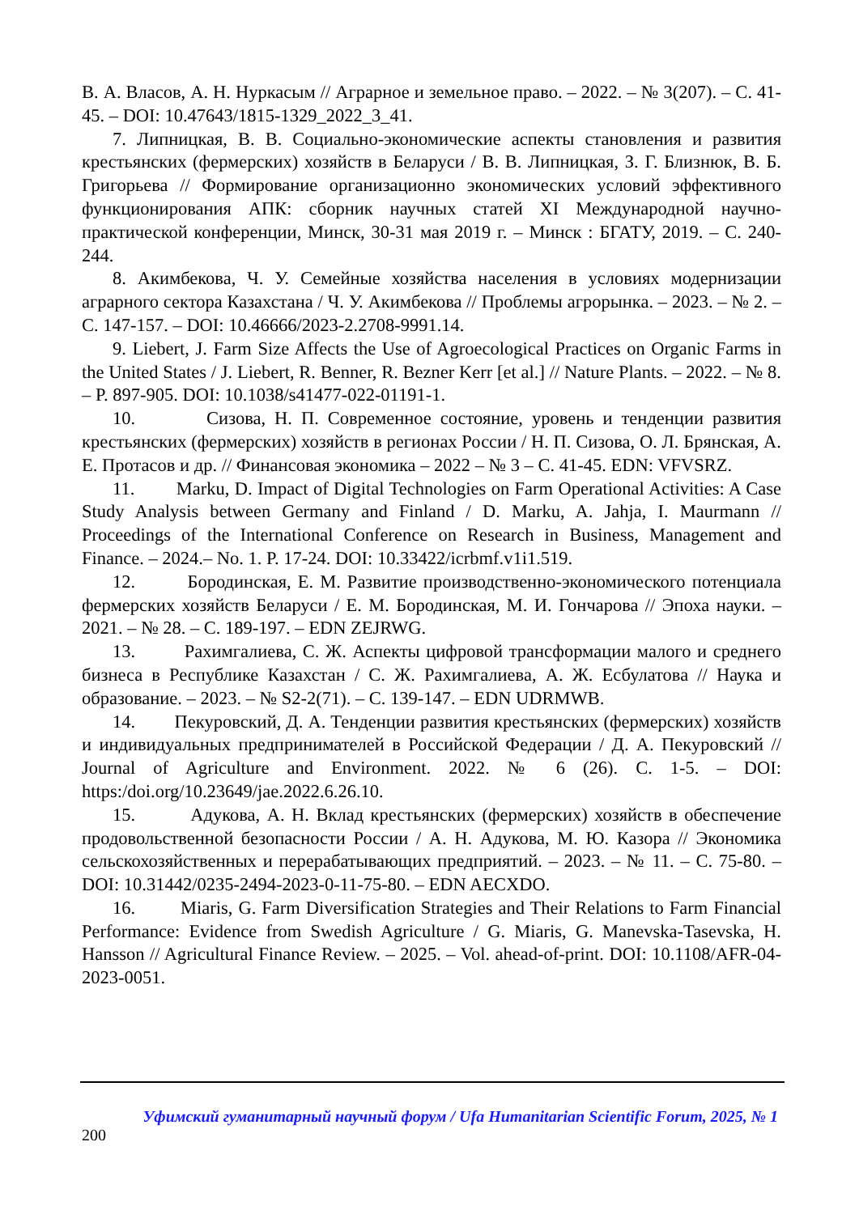В. А. Власов, А. Н. Нуркасым // Аграрное и земельное право. – 2022. – № 3(207). – С. 41-45. – DOI: 10.47643/1815-1329_2022_3_41.
7. Липницкая, В. В. Социально-экономические аспекты становления и развития крестьянских (фермерских) хозяйств в Беларуси / В. В. Липницкая, З. Г. Близнюк, В. Б. Григорьева // Формирование организационно экономических условий эффективного функционирования АПК: сборник научных статей XI Международной научно-практической конференции, Минск, 30-31 мая 2019 г. – Минск : БГАТУ, 2019. – С. 240-244.
8. Акимбекова, Ч. У. Семейные хозяйства населения в условиях модернизации аграрного сектора Казахстана / Ч. У. Акимбекова // Проблемы агрорынка. – 2023. – № 2. – С. 147-157. – DOI: 10.46666/2023-2.2708-9991.14.
9. Liebert, J. Farm Size Affects the Use of Agroecological Practices on Organic Farms in the United States / J. Liebert, R. Benner, R. Bezner Kerr [et al.] // Nature Plants. – 2022. – № 8. – P. 897-905. DOI: 10.1038/s41477-022-01191-1.
10. Сизова, Н. П. Современное состояние, уровень и тенденции развития крестьянских (фермерских) хозяйств в регионах России / Н. П. Сизова, О. Л. Брянская, А. Е. Протасов и др. // Финансовая экономика – 2022 – № 3 – С. 41-45. EDN: VFVSRZ.
11. Marku, D. Impact of Digital Technologies on Farm Operational Activities: A Case Study Analysis between Germany and Finland / D. Marku, A. Jahja, I. Maurmann // Proceedings of the International Conference on Research in Business, Management and Finance. – 2024.– No. 1. P. 17-24. DOI: 10.33422/icrbmf.v1i1.519.
12. Бородинская, Е. М. Развитие производственно-экономического потенциала фермерских хозяйств Беларуси / Е. М. Бородинская, М. И. Гончарова // Эпоха науки. – 2021. – № 28. – С. 189-197. – EDN ZEJRWG.
13. Рахимгалиева, С. Ж. Аспекты цифровой трансформации малого и среднего бизнеса в Республике Казахстан / С. Ж. Рахимгалиева, А. Ж. Есбулатова // Наука и образование. – 2023. – № S2-2(71). – С. 139-147. – EDN UDRMWB.
14. Пекуровский, Д. А. Тенденции развития крестьянских (фермерских) хозяйств и индивидуальных предпринимателей в Российской Федерации / Д. А. Пекуровский // Journal of Agriculture and Environment. 2022. № 6 (26). С. 1-5. – DOI: https:/doi.org/10.23649/jae.2022.6.26.10.
15. Адукова, А. Н. Вклад крестьянских (фермерских) хозяйств в обеспечение продовольственной безопасности России / А. Н. Адукова, М. Ю. Казора // Экономика сельскохозяйственных и перерабатывающих предприятий. – 2023. – № 11. – С. 75-80. – DOI: 10.31442/0235-2494-2023-0-11-75-80. – EDN AECXDO.
16. Miaris, G. Farm Diversification Strategies and Their Relations to Farm Financial Performance: Evidence from Swedish Agriculture / G. Miaris, G. Manevska-Tasevska, H. Hansson // Agricultural Finance Review. – 2025. – Vol. ahead-of-print. DOI: 10.1108/AFR-04-2023-0051.
Уфимский гуманитарный научный форум / Ufa Humanitarian Scientific Forum, 2025, № 1
200